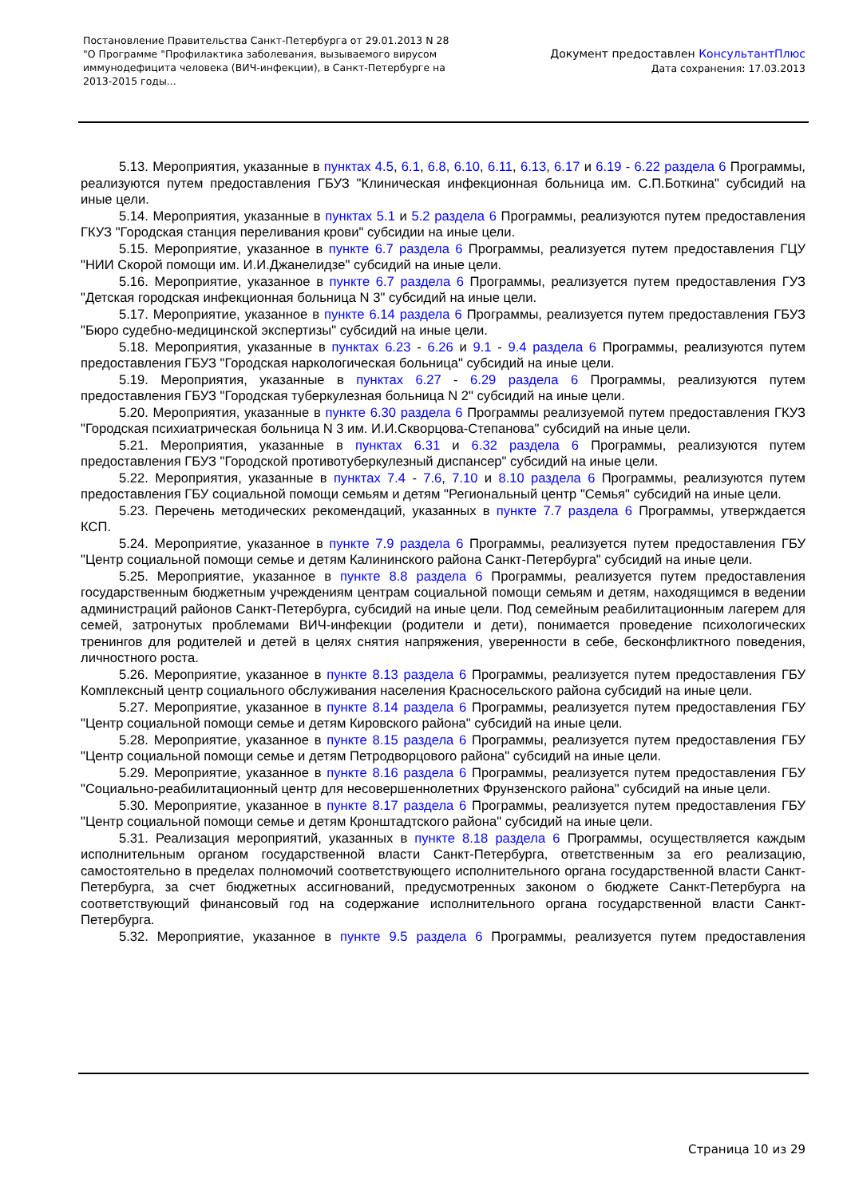Постановление Правительства Санкт-Петербурга от 29.01.2013 N 28
"О Программе "Профилактика заболевания, вызываемого вирусом иммунодефицита человека (ВИЧ-инфекции), в Санкт-Петербурге на 2013-2015 годы...
Документ предоставлен КонсультантПлюс
Дата сохранения: 17.03.2013
5.13. Мероприятия, указанные в пунктах 4.5, 6.1, 6.8, 6.10, 6.11, 6.13, 6.17 и 6.19 - 6.22 раздела 6 Программы, реализуются путем предоставления ГБУЗ "Клиническая инфекционная больница им. С.П.Боткина" субсидий на иные цели.
5.14. Мероприятия, указанные в пунктах 5.1 и 5.2 раздела 6 Программы, реализуются путем предоставления ГКУЗ "Городская станция переливания крови" субсидии на иные цели.
5.15. Мероприятие, указанное в пункте 6.7 раздела 6 Программы, реализуется путем предоставления ГЦУ "НИИ Скорой помощи им. И.И.Джанелидзе" субсидий на иные цели.
5.16. Мероприятие, указанное в пункте 6.7 раздела 6 Программы, реализуется путем предоставления ГУЗ "Детская городская инфекционная больница N 3" субсидий на иные цели.
5.17. Мероприятие, указанное в пункте 6.14 раздела 6 Программы, реализуется путем предоставления ГБУЗ "Бюро судебно-медицинской экспертизы" субсидий на иные цели.
5.18. Мероприятия, указанные в пунктах 6.23 - 6.26 и 9.1 - 9.4 раздела 6 Программы, реализуются путем предоставления ГБУЗ "Городская наркологическая больница" субсидий на иные цели.
5.19. Мероприятия, указанные в пунктах 6.27 - 6.29 раздела 6 Программы, реализуются путем предоставления ГБУЗ "Городская туберкулезная больница N 2" субсидий на иные цели.
5.20. Мероприятия, указанные в пункте 6.30 раздела 6 Программы реализуемой путем предоставления ГКУЗ "Городская психиатрическая больница N 3 им. И.И.Скворцова-Степанова" субсидий на иные цели.
5.21. Мероприятия, указанные в пунктах 6.31 и 6.32 раздела 6 Программы, реализуются путем предоставления ГБУЗ "Городской противотуберкулезный диспансер" субсидий на иные цели.
5.22. Мероприятия, указанные в пунктах 7.4 - 7.6, 7.10 и 8.10 раздела 6 Программы, реализуются путем предоставления ГБУ социальной помощи семьям и детям "Региональный центр "Семья" субсидий на иные цели.
5.23. Перечень методических рекомендаций, указанных в пункте 7.7 раздела 6 Программы, утверждается КСП.
5.24. Мероприятие, указанное в пункте 7.9 раздела 6 Программы, реализуется путем предоставления ГБУ "Центр социальной помощи семье и детям Калининского района Санкт-Петербурга" субсидий на иные цели.
5.25. Мероприятие, указанное в пункте 8.8 раздела 6 Программы, реализуется путем предоставления государственным бюджетным учреждениям центрам социальной помощи семьям и детям, находящимся в ведении администраций районов Санкт-Петербурга, субсидий на иные цели. Под семейным реабилитационным лагерем для семей, затронутых проблемами ВИЧ-инфекции (родители и дети), понимается проведение психологических тренингов для родителей и детей в целях снятия напряжения, уверенности в себе, бесконфликтного поведения, личностного роста.
5.26. Мероприятие, указанное в пункте 8.13 раздела 6 Программы, реализуется путем предоставления ГБУ Комплексный центр социального обслуживания населения Красносельского района субсидий на иные цели.
5.27. Мероприятие, указанное в пункте 8.14 раздела 6 Программы, реализуется путем предоставления ГБУ "Центр социальной помощи семье и детям Кировского района" субсидий на иные цели.
5.28. Мероприятие, указанное в пункте 8.15 раздела 6 Программы, реализуется путем предоставления ГБУ "Центр социальной помощи семье и детям Петродворцового района" субсидий на иные цели.
5.29. Мероприятие, указанное в пункте 8.16 раздела 6 Программы, реализуется путем предоставления ГБУ "Социально-реабилитационный центр для несовершеннолетних Фрунзенского района" субсидий на иные цели.
5.30. Мероприятие, указанное в пункте 8.17 раздела 6 Программы, реализуется путем предоставления ГБУ "Центр социальной помощи семье и детям Кронштадтского района" субсидий на иные цели.
5.31. Реализация мероприятий, указанных в пункте 8.18 раздела 6 Программы, осуществляется каждым исполнительным органом государственной власти Санкт-Петербурга, ответственным за его реализацию, самостоятельно в пределах полномочий соответствующего исполнительного органа государственной власти Санкт-Петербурга, за счет бюджетных ассигнований, предусмотренных законом о бюджете Санкт-Петербурга на соответствующий финансовый год на содержание исполнительного органа государственной власти Санкт-Петербурга.
5.32. Мероприятие, указанное в пункте 9.5 раздела 6 Программы, реализуется путем предоставления
Страница 10 из 29